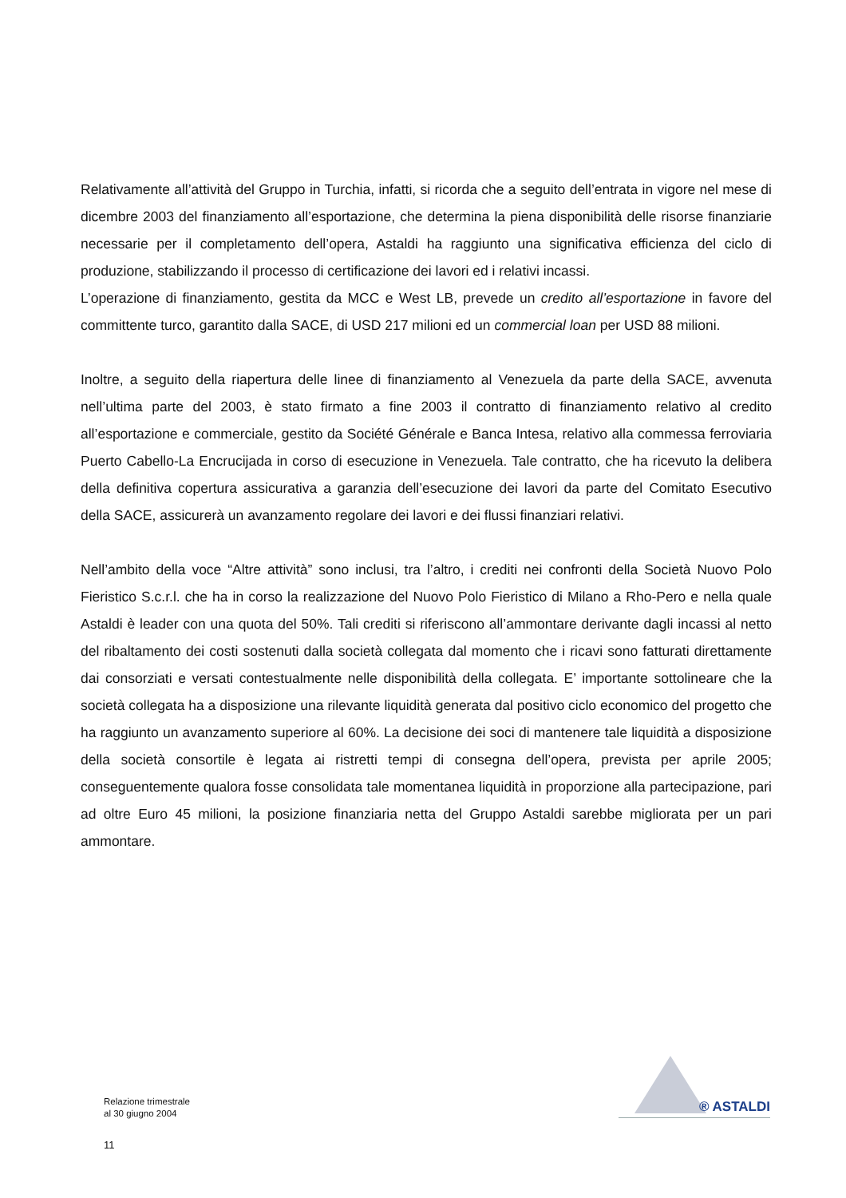Relativamente all’attività del Gruppo in Turchia, infatti, si ricorda che a seguito dell’entrata in vigore nel mese di dicembre 2003 del finanziamento all’esportazione, che determina la piena disponibilità delle risorse finanziarie necessarie per il completamento dell’opera, Astaldi ha raggiunto una significativa efficienza del ciclo di produzione, stabilizzando il processo di certificazione dei lavori ed i relativi incassi.
L’operazione di finanziamento, gestita da MCC e West LB, prevede un credito all’esportazione in favore del committente turco, garantito dalla SACE, di USD 217 milioni ed un commercial loan per USD 88 milioni.
Inoltre, a seguito della riapertura delle linee di finanziamento al Venezuela da parte della SACE, avvenuta nell’ultima parte del 2003, è stato firmato a fine 2003 il contratto di finanziamento relativo al credito all’esportazione e commerciale, gestito da Société Générale e Banca Intesa, relativo alla commessa ferroviaria Puerto Cabello-La Encrucijada in corso di esecuzione in Venezuela. Tale contratto, che ha ricevuto la delibera della definitiva copertura assicurativa a garanzia dell’esecuzione dei lavori da parte del Comitato Esecutivo della SACE, assicurerà un avanzamento regolare dei lavori e dei flussi finanziari relativi.
Nell’ambito della voce “Altre attività” sono inclusi, tra l’altro, i crediti nei confronti della Società Nuovo Polo Fieristico S.c.r.l. che ha in corso la realizzazione del Nuovo Polo Fieristico di Milano a Rho-Pero e nella quale Astaldi è leader con una quota del 50%. Tali crediti si riferiscono all’ammontare derivante dagli incassi al netto del ribaltamento dei costi sostenuti dalla società collegata dal momento che i ricavi sono fatturati direttamente dai consorziati e versati contestualmente nelle disponibilità della collegata. E’ importante sottolineare che la società collegata ha a disposizione una rilevante liquidità generata dal positivo ciclo economico del progetto che ha raggiunto un avanzamento superiore al 60%. La decisione dei soci di mantenere tale liquidità a disposizione della società consortile è legata ai ristretti tempi di consegna dell’opera, prevista per aprile 2005; conseguentemente qualora fosse consolidata tale momentanea liquidità in proporzione alla partecipazione, pari ad oltre Euro 45 milioni, la posizione finanziaria netta del Gruppo Astaldi sarebbe migliorata per un pari ammontare.
Relazione trimestrale
al 30 giugno 2004
11
® ASTALDI